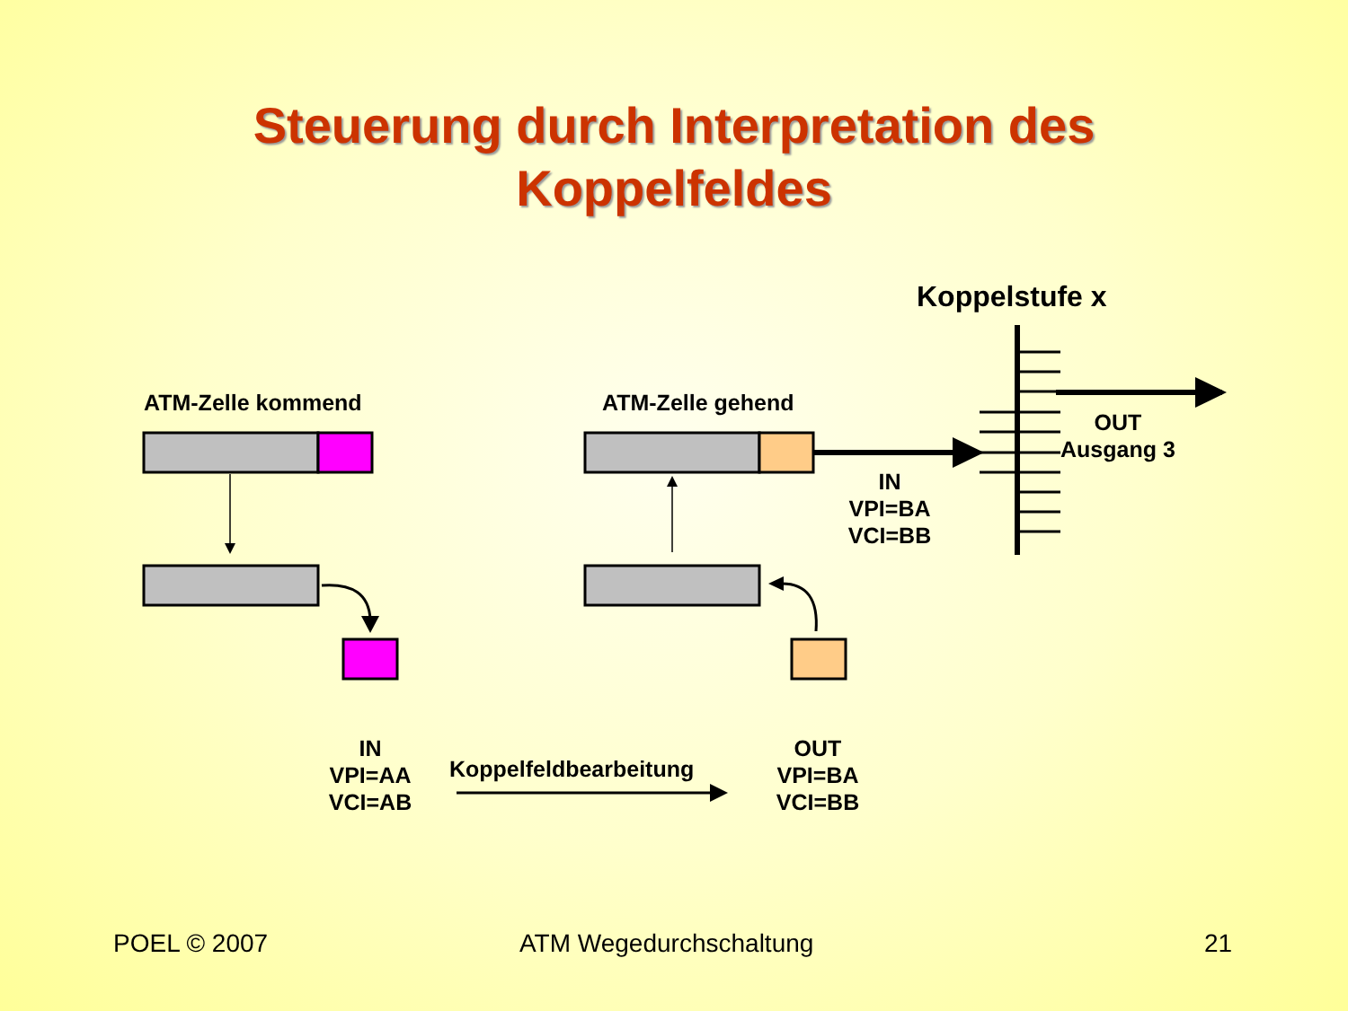Steuerung durch Interpretation des
Koppelfeldes
Koppelstufe x
ATM-Zelle kommend ATM-Zelle gehend
OUT
Ausgang 3
IN
VPI=BA
VCI=BB
IN
VPI=AA
VCI=AB
Koppelfeldbearbeitung
OUT
VPI=BA
VCI=BB
POEL © 2007 ATM Wegedurchschaltung 21